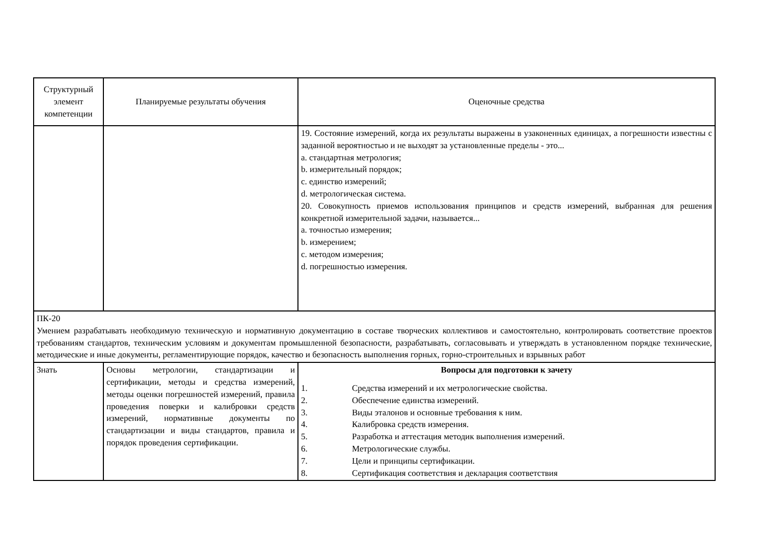| Структурный элемент компетенции | Планируемые результаты обучения | Оценочные средства |
| | | 19. Состояние измерений, когда их результаты выражены в узаконенных единицах, а погрешности известны с заданной вероятностью и не выходят за установленные пределы - это... a. стандартная метрология; b. измерительный порядок; c. единство измерений; d. метрологическая система. 20. Совокупность приемов использования принципов и средств измерений, выбранная для решения конкретной измерительной задачи, называется... a. точностью измерения; b. измерением; c. методом измерения; d. погрешностью измерения. |
| ПК-20 Умением разрабатывать необходимую техническую и нормативную документацию в составе творческих коллективов и самостоятельно, контролировать соответствие проектов требованиям стандартов, техническим условиям и документам промышленной безопасности, разрабатывать, согласовывать и утверждать в установленном порядке технические, методические и иные документы, регламентирующие порядок, качество и безопасность выполнения горных, горно-строительных и взрывных работ | | |
| Знать | Основы метрологии, стандартизации и сертификации, методы и средства измерений, методы оценки погрешностей измерений, правила проведения поверки и калибровки средств измерений, нормативные документы по стандартизации и виды стандартов, правила и порядок проведения сертификации. | Вопросы для подготовки к зачету 1. Средства измерений и их метрологические свойства. 2. Обеспечение единства измерений. 3. Виды эталонов и основные требования к ним. 4. Калибровка средств измерения. 5. Разработка и аттестация методик выполнения измерений. 6. Метрологические службы. 7. Цели и принципы сертификации. 8. Сертификация соответствия и декларация соответствия |